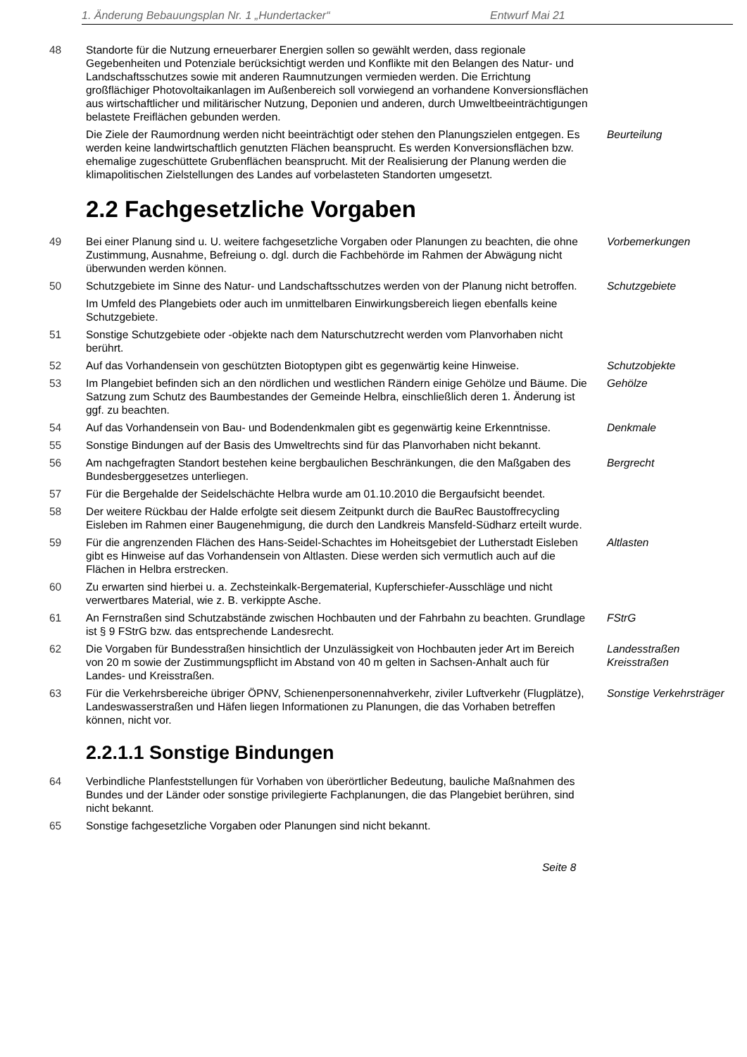1. Änderung Bebauungsplan Nr. 1 „Hundertacker“Entwurf Mai 21
48 Standorte für die Nutzung erneuerbarer Energien sollen so gewählt werden, dass regionale Gegebenheiten und Potenziale berücksichtigt werden und Konflikte mit den Belangen des Natur- und Landschaftsschutzes sowie mit anderen Raumnutzungen vermieden werden. Die Errichtung großflächiger Photovoltaikanlagen im Außenbereich soll vorwiegend an vorhandene Konversionsflächen aus wirtschaftlicher und militärischer Nutzung, Deponien und anderen, durch Umweltbeeinträchtigungen belastete Freiflächen gebunden werden.
Die Ziele der Raumordnung werden nicht beeinträchtigt oder stehen den Planungszielen entgegen. Es werden keine landwirtschaftlich genutzten Flächen beansprucht. Es werden Konversionsflächen bzw. ehemalige zugeschüttete Grubenflächen beansprucht. Mit der Realisierung der Planung werden die klimapolitischen Zielstellungen des Landes auf vorbelasteten Standorten umgesetzt.
Beurteilung
2.2 Fachgesetzliche Vorgaben
49 Bei einer Planung sind u. U. weitere fachgesetzliche Vorgaben oder Planungen zu beachten, die ohne Zustimmung, Ausnahme, Befreiung o. dgl. durch die Fachbehörde im Rahmen der Abwägung nicht überwunden werden können.
Vorbemerkungen
50 Schutzgebiete im Sinne des Natur- und Landschaftsschutzes werden von der Planung nicht betroffen.
Schutzgebiete
Im Umfeld des Plangebiets oder auch im unmittelbaren Einwirkungsbereich liegen ebenfalls keine Schutzgebiete.
51 Sonstige Schutzgebiete oder -objekte nach dem Naturschutzrecht werden vom Planvorhaben nicht berührt.
52 Auf das Vorhandensein von geschützten Biotoptypen gibt es gegenwärtig keine Hinweise.
Schutzobjekte
53 Im Plangebiet befinden sich an den nördlichen und westlichen Rändern einige Gehölze und Bäume. Die Satzung zum Schutz des Baumbestandes der Gemeinde Helbra, einschließlich deren 1. Änderung ist ggf. zu beachten.
Gehölze
54 Auf das Vorhandensein von Bau- und Bodendenkmalen gibt es gegenwärtig keine Erkenntnisse.
Denkmale
55 Sonstige Bindungen auf der Basis des Umweltrechts sind für das Planvorhaben nicht bekannt.
56 Am nachgefragten Standort bestehen keine bergbaulichen Beschränkungen, die den Maßgaben des Bundesberggesetzes unterliegen.
Bergrecht
57 Für die Bergehalde der Seidelschächte Helbra wurde am 01.10.2010 die Bergaufsicht beendet.
58 Der weitere Rückbau der Halde erfolgte seit diesem Zeitpunkt durch die BauRec Baustoffrecycling Eisleben im Rahmen einer Baugenehmigung, die durch den Landkreis Mansfeld-Südharz erteilt wurde.
59 Für die angrenzenden Flächen des Hans-Seidel-Schachtes im Hoheitsgebiet der Lutherstadt Eisleben gibt es Hinweise auf das Vorhandensein von Altlasten. Diese werden sich vermutlich auch auf die Flächen in Helbra erstrecken.
Altlasten
60 Zu erwarten sind hierbei u. a. Zechsteinkalk-Bergematerial, Kupferschiefer-Ausschläge und nicht verwertbares Material, wie z. B. verkippte Asche.
61 An Fernstraßen sind Schutzabstände zwischen Hochbauten und der Fahrbahn zu beachten. Grundlage ist § 9 FStrG bzw. das entsprechende Landesrecht.
FStrG
62 Die Vorgaben für Bundesstraßen hinsichtlich der Unzulässigkeit von Hochbauten jeder Art im Bereich von 20 m sowie der Zustimmungspflicht im Abstand von 40 m gelten in Sachsen-Anhalt auch für Landes- und Kreisstraßen.
Landesstraßen
Kreisstraßen
63 Für die Verkehrsbereiche übriger ÖPNV, Schienenpersonennahverkehr, ziviler Luftverkehr (Flugplätze), Landeswasserstraßen und Häfen liegen Informationen zu Planungen, die das Vorhaben betreffen können, nicht vor.
Sonstige Verkehrsträger
2.2.1.1 Sonstige Bindungen
64 Verbindliche Planfeststellungen für Vorhaben von überörtlicher Bedeutung, bauliche Maßnahmen des Bundes und der Länder oder sonstige privilegierte Fachplanungen, die das Plangebiet berühren, sind nicht bekannt.
65 Sonstige fachgesetzliche Vorgaben oder Planungen sind nicht bekannt.
Seite 8